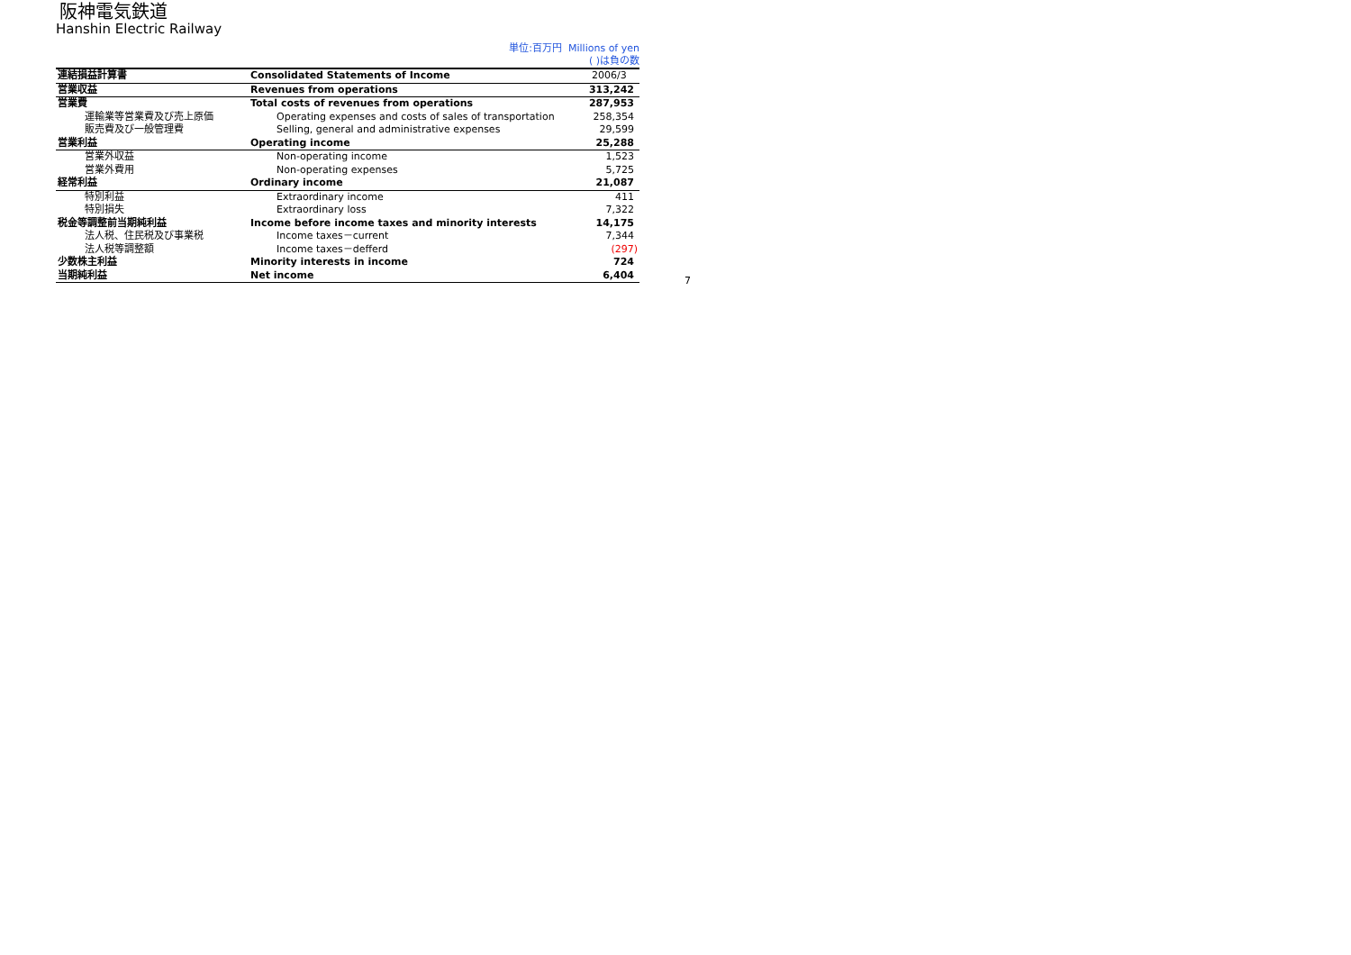阪神電気鉄道
Hanshin Electric Railway
単位:百万円 Millions of yen
( )は負の数
| 連結損益計算書 | Consolidated Statements of Income | 2006/3 |
| --- | --- | --- |
| 営業収益 | Revenues from operations | 313,242 |
| 営業費 | Total costs of revenues from operations | 287,953 |
| 運輸業等営業費及び売上原価 | Operating expenses and costs of sales of transportation | 258,354 |
| 販売費及び一般管理費 | Selling, general and administrative expenses | 29,599 |
| 営業利益 | Operating income | 25,288 |
| 営業外収益 | Non-operating income | 1,523 |
| 営業外費用 | Non-operating expenses | 5,725 |
| 経常利益 | Ordinary income | 21,087 |
| 特別利益 | Extraordinary income | 411 |
| 特別損失 | Extraordinary loss | 7,322 |
| 税金等調整前当期純利益 | Income before income taxes and minority interests | 14,175 |
| 法人税、住民税及び事業税 | Income taxes－current | 7,344 |
| 法人税等調整額 | Income taxes－defferd | (297) |
| 少数株主利益 | Minority interests in income | 724 |
| 当期純利益 | Net income | 6,404 |
7